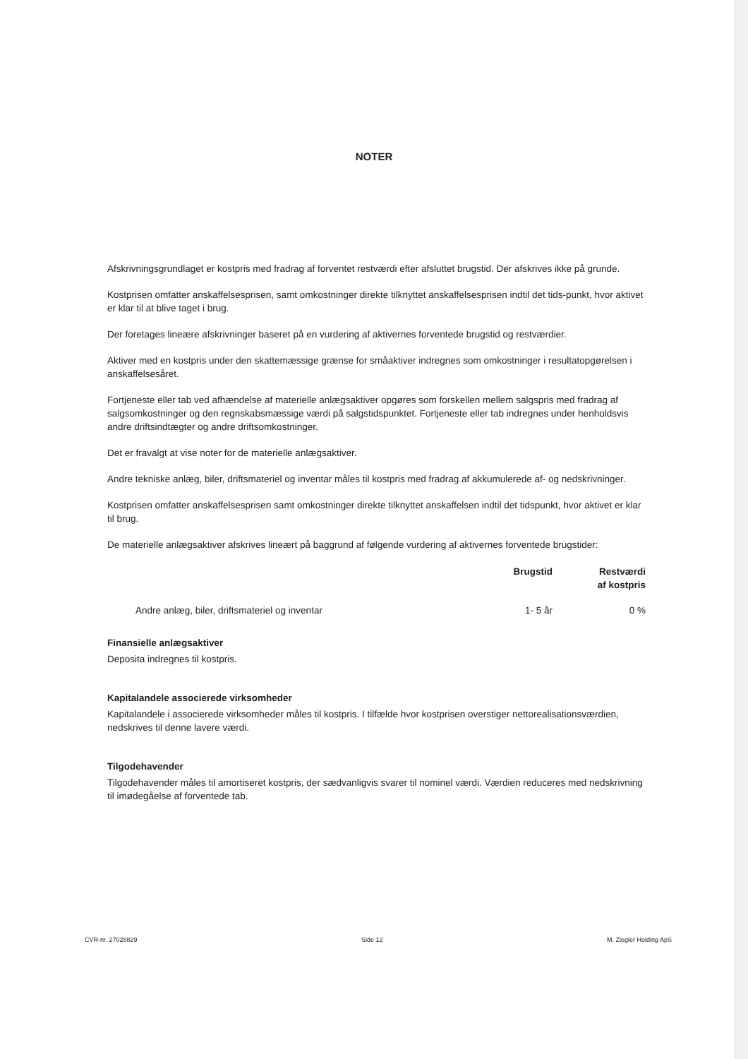NOTER
Afskrivningsgrundlaget er kostpris med fradrag af forventet restværdi efter afsluttet brugstid. Der afskrives ikke på grunde.
Kostprisen omfatter anskaffelsesprisen, samt omkostninger direkte tilknyttet anskaffelsesprisen indtil det tids-punkt, hvor aktivet er klar til at blive taget i brug.
Der foretages lineære afskrivninger baseret på en vurdering af aktivernes forventede brugstid og restværdier.
Aktiver med en kostpris under den skattemæssige grænse for småaktiver indregnes som omkostninger i resultatopgørelsen i anskaffelsesåret.
Fortjeneste eller tab ved afhændelse af materielle anlægsaktiver opgøres som forskellen mellem salgspris med fradrag af salgsomkostninger og den regnskabsmæssige værdi på salgstidspunktet. Fortjeneste eller tab indregnes under henholdsvis andre driftsindtægter og andre driftsomkostninger.
Det er fravalgt at vise noter for de materielle anlægsaktiver.
Andre tekniske anlæg, biler, driftsmateriel og inventar måles til kostpris med fradrag af akkumulerede af- og nedskrivninger.
Kostprisen omfatter anskaffelsesprisen samt omkostninger direkte tilknyttet anskaffelsen indtil det tidspunkt, hvor aktivet er klar til brug.
De materielle anlægsaktiver afskrives lineært på baggrund af følgende vurdering af aktivernes forventede brugstider:
| | Brugstid | Restværdi af kostpris |
| --- | --- | --- |
| Andre anlæg, biler, driftsmateriel og inventar | 1- 5 år | 0 % |
Finansielle anlægsaktiver
Deposita indregnes til kostpris.
Kapitalandele associerede virksomheder
Kapitalandele i associerede virksomheder måles til kostpris. I tilfælde hvor kostprisen overstiger nettorealisationsværdien, nedskrives til denne lavere værdi.
Tilgodehavender
Tilgodehavender måles til amortiseret kostpris, der sædvanligvis svarer til nominel værdi. Værdien reduceres med nedskrivning til imødegåelse af forventede tab.
CVR-nr. 27028829 Side 12 M. Ziegler Holding ApS